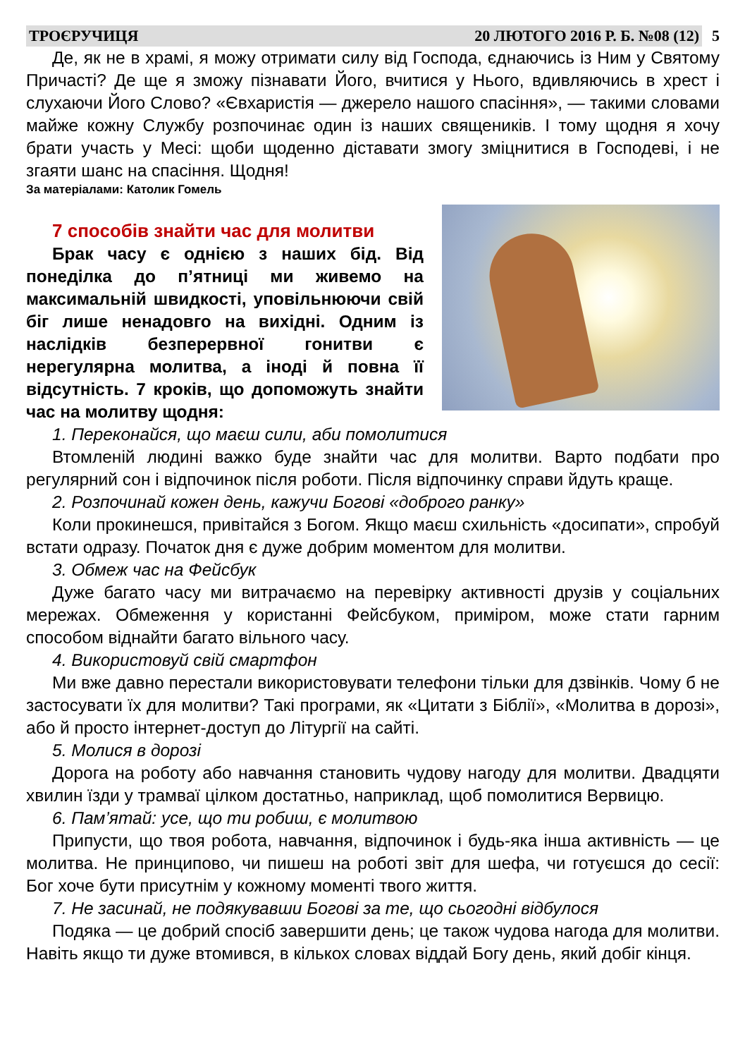ТРОЄРУЧИЦЯ 20 ЛЮТОГО 2016 Р. Б. №08 (12)
5
Де, як не в храмі, я можу отримати силу від Господа, єднаючись із Ним у Святому Причасті? Де ще я зможу пізнавати Його, вчитися у Нього, вдивляючись в хрест і слухаючи Його Слово? «Євхаристія — джерело нашого спасіння», — такими словами майже кожну Службу розпочинає один із наших священиків. І тому щодня я хочу брати участь у Месі: щоби щоденно діставати змогу зміцнитися в Господеві, і не згаяти шанс на спасіння. Щодня!
За матеріалами: Католик Гомель
7 способів знайти час для молитви
Брак часу є однією з наших бід. Від понеділка до п’ятниці ми живемо на максимальній швидкості, уповільнюючи свій біг лише ненадовго на вихідні. Одним із наслідків безперервної гонитви є нерегулярна молитва, а іноді й повна її відсутність. 7 кроків, що допоможуть знайти час на молитву щодня:
1. Переконайся, що маєш сили, аби помолитися
Втомленій людині важко буде знайти час для молитви. Варто подбати про регулярний сон і відпочинок після роботи. Після відпочинку справи йдуть краще.
2. Розпочинай кожен день, кажучи Богові «доброго ранку»
Коли прокинешся, привітайся з Богом. Якщо маєш схильність «досипати», спробуй встати одразу. Початок дня є дуже добрим моментом для молитви.
3. Обмеж час на Фейсбук
Дуже багато часу ми витрачаємо на перевірку активності друзів у соціальних мережах. Обмеження у користанні Фейсбуком, приміром, може стати гарним способом віднайти багато вільного часу.
4. Використовуй свій смартфон
Ми вже давно перестали використовувати телефони тільки для дзвінків. Чому б не застосувати їх для молитви? Такі програми, як «Цитати з Біблії», «Молитва в дорозі», або й просто інтернет-доступ до Літургії на сайті.
5. Молися в дорозі
Дорога на роботу або навчання становить чудову нагоду для молитви. Двадцяти хвилин їзди у трамваї цілком достатньо, наприклад, щоб помолитися Вервицю.
6. Пам’ятай: усе, що ти робиш, є молитвою
Припусти, що твоя робота, навчання, відпочинок і будь-яка інша активність — це молитва. Не принципово, чи пишеш на роботі звіт для шефа, чи готуєшся до сесії: Бог хоче бути присутнім у кожному моменті твого життя.
7. Не засинай, не подякувавши Богові за те, що сьогодні відбулося
Подяка — це добрий спосіб завершити день; це також чудова нагода для молитви. Навіть якщо ти дуже втомився, в кількох словах віддай Богу день, який добіг кінця.